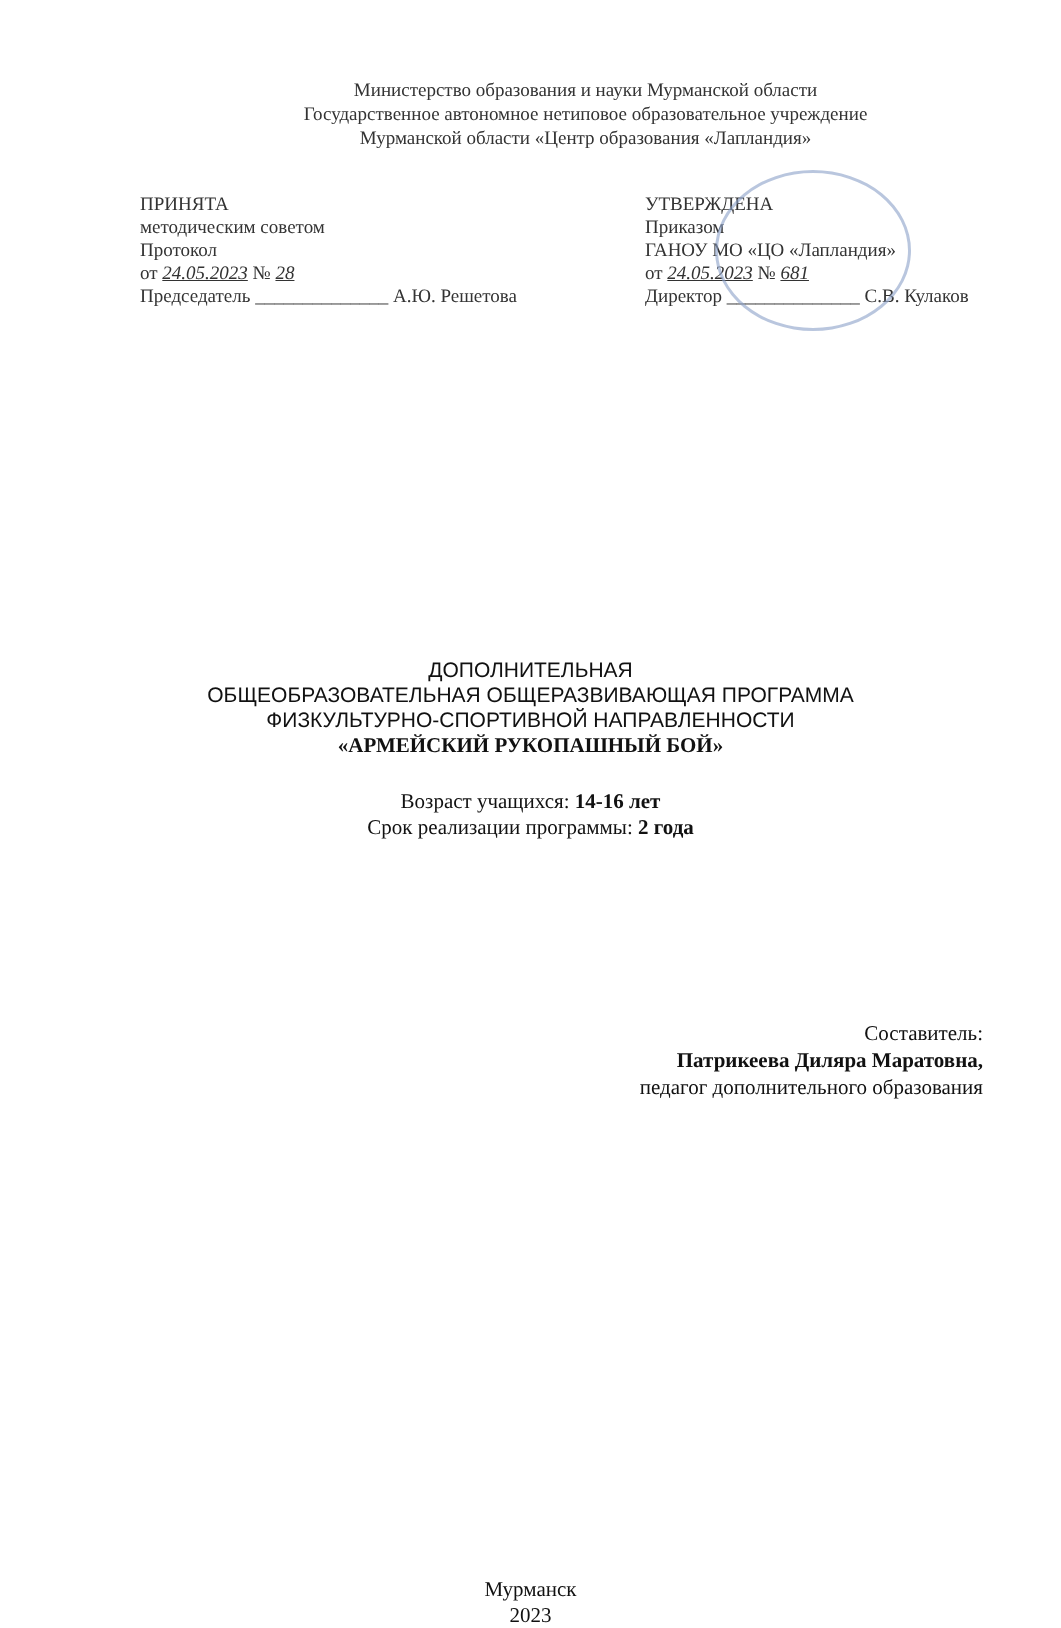Министерство образования и науки Мурманской области
Государственное автономное нетиповое образовательное учреждение
Мурманской области «Центр образования «Лапландия»
ПРИНЯТА
методическим советом
Протокол
от 24.05.2023 № 28
Председатель ______________ А.Ю. Решетова
УТВЕРЖДЕНА
Приказом
ГАНОУ МО «ЦО «Лапландия»
от 24.05.2023 № 681
Директор ______________ С.В. Кулаков
ДОПОЛНИТЕЛЬНАЯ
ОБЩЕОБРАЗОВАТЕЛЬНАЯ ОБЩЕРАЗВИВАЮЩАЯ ПРОГРАММА
ФИЗКУЛЬТУРНО-СПОРТИВНОЙ НАПРАВЛЕННОСТИ
«АРМЕЙСКИЙ РУКОПАШНЫЙ БОЙ»
Возраст учащихся: 14-16 лет
Срок реализации программы: 2 года
Составитель:
Патрикеева Диляра Маратовна,
педагог дополнительного образования
Мурманск
2023